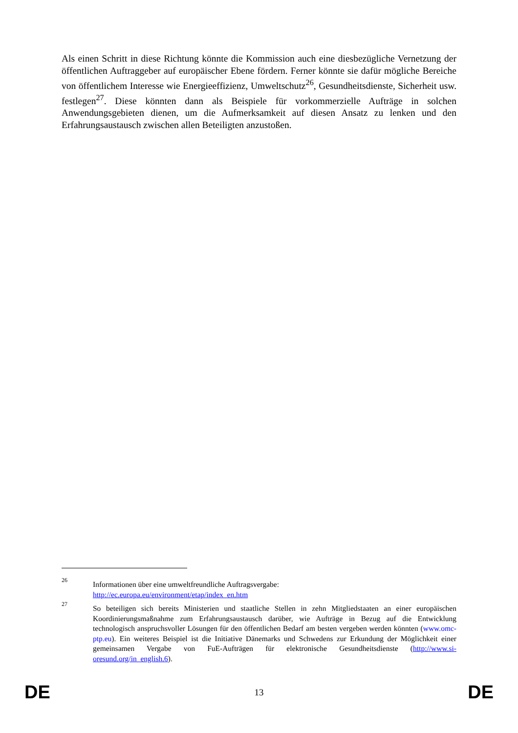Als einen Schritt in diese Richtung könnte die Kommission auch eine diesbezügliche Vernetzung der öffentlichen Auftraggeber auf europäischer Ebene fördern. Ferner könnte sie dafür mögliche Bereiche von öffentlichem Interesse wie Energieeffizienz, Umweltschutz<sup>26</sup>, Gesundheitsdienste, Sicherheit usw. festlegen<sup>27</sup>. Diese könnten dann als Beispiele für vorkommerzielle Aufträge in solchen Anwendungsgebieten dienen, um die Aufmerksamkeit auf diesen Ansatz zu lenken und den Erfahrungsaustausch zwischen allen Beteiligten anzustoßen.
26 Informationen über eine umweltfreundliche Auftragsvergabe:
http://ec.europa.eu/environment/etap/index_en.htm
27 So beteiligen sich bereits Ministerien und staatliche Stellen in zehn Mitgliedstaaten an einer europäischen Koordinierungsmaßnahme zum Erfahrungsaustausch darüber, wie Aufträge in Bezug auf die Entwicklung technologisch anspruchsvoller Lösungen für den öffentlichen Bedarf am besten vergeben werden könnten (www.omc-ptp.eu). Ein weiteres Beispiel ist die Initiative Dänemarks und Schwedens zur Erkundung der Möglichkeit einer gemeinsamen Vergabe von FuE-Aufträgen für elektronische Gesundheitsdienste (http://www.si-oresund.org/in_english.6).
DE 13 DE